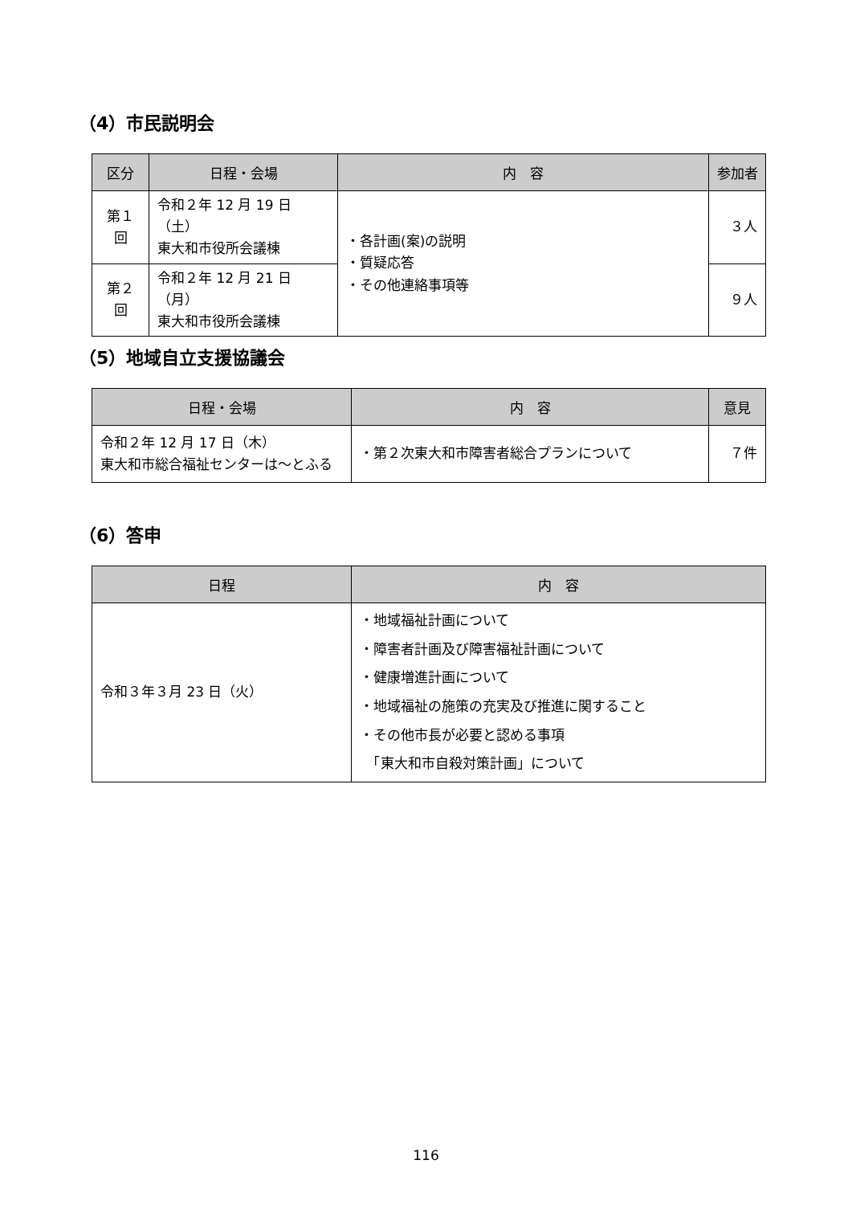（4）市民説明会
| 区分 | 日程・会場 | 内 容 | 参加者 |
| --- | --- | --- | --- |
| 第１回 | 令和２年 12 月 19 日（土） 東大和市役所会議棟 | ・各計画(案)の説明 ・質疑応答 ・その他連絡事項等 | ３人 |
| 第２回 | 令和２年 12 月 21 日（月） 東大和市役所会議棟 | | ９人 |
（5）地域自立支援協議会
| 日程・会場 | 内 容 | 意見 |
| --- | --- | --- |
| 令和２年 12 月 17 日（木） 東大和市総合福祉センターは～とふる | ・第２次東大和市障害者総合プランについて | ７件 |
（6）答申
| 日程 | 内 容 |
| --- | --- |
| 令和３年３月 23 日（火） | ・地域福祉計画について ・障害者計画及び障害福祉計画について ・健康増進計画について ・地域福祉の施策の充実及び推進に関すること ・その他市長が必要と認める事項 「東大和市自殺対策計画」について |
116